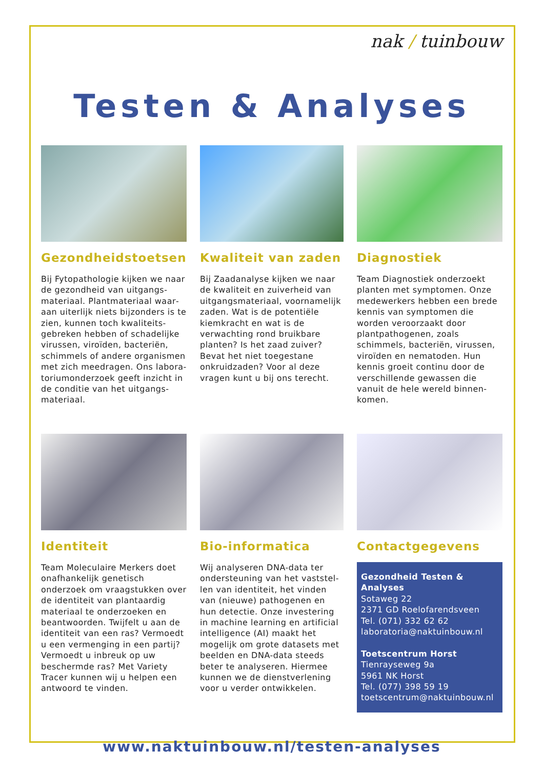nak / tuinbouw
Testen & Analyses
Gezondheidstoetsen
Bij Fytopathologie kijken we naar de gezondheid van uitgangs­materiaal. Plantmateriaal waar­aan uiterlijk niets bijzonders is te zien, kunnen toch kwaliteits­gebreken hebben of schadelijke virussen, viroïden, bacteriën, schimmels of andere organismen met zich meedragen. Ons labora­toriumonderzoek geeft inzicht in de conditie van het uitgangs­materiaal.
Kwaliteit van zaden
Bij Zaadanalyse kijken we naar de kwaliteit en zuiverheid van uitgangsmateriaal, voorname­lijk zaden. Wat is de potentiële kiemkracht en wat is de verwach­ting rond bruikbare planten? Is het zaad zuiver? Bevat het niet toegestane onkruidzaden? Voor al deze vragen kunt u bij ons terecht.
Diagnostiek
Team Diagnostiek onderzoekt planten met symptomen. Onze medewerkers hebben een brede kennis van symptomen die worden veroorzaakt door plantpathoge­nen, zoals schimmels, bacteriën, virussen, viroïden en nematoden. Hun kennis groeit continu door de verschillende gewassen die vanuit de hele wereld binnen­komen.
Identiteit
Team Moleculaire Merkers doet onafhankelijk genetisch onderzoek om vraagstukken over de identi­teit van plantaardig materiaal te onderzoeken en beantwoorden. Twijfelt u aan de identiteit van een ras? Vermoedt u een vermen­ging in een partij? Vermoedt u inbreuk op uw beschermde ras? Met Variety Tracer kunnen wij u helpen een antwoord te vinden.
Bio-informatica
Wij analyseren DNA-data ter ondersteuning van het vaststel­len van identiteit, het vinden van (nieuwe) pathogenen en hun detectie. Onze investering in machine learning en artifi­cial intelligence (AI) maakt het mogelijk om grote datasets met beelden en DNA-data steeds beter te analyseren. Hiermee kunnen we de dienstverlening voor u verder ontwikkelen.
Contactgegevens
Gezondheid Testen & Analyses
Sotaweg 22
2371 GD Roelofarendsveen
Tel. (071) 332 62 62
laboratoria@naktuinbouw.nl
Toetscentrum Horst
Tienrayseweg 9a
5961 NK Horst
Tel. (077) 398 59 19
toetscentrum@naktuinbouw.nl
www.naktuinbouw.nl/testen-analyses